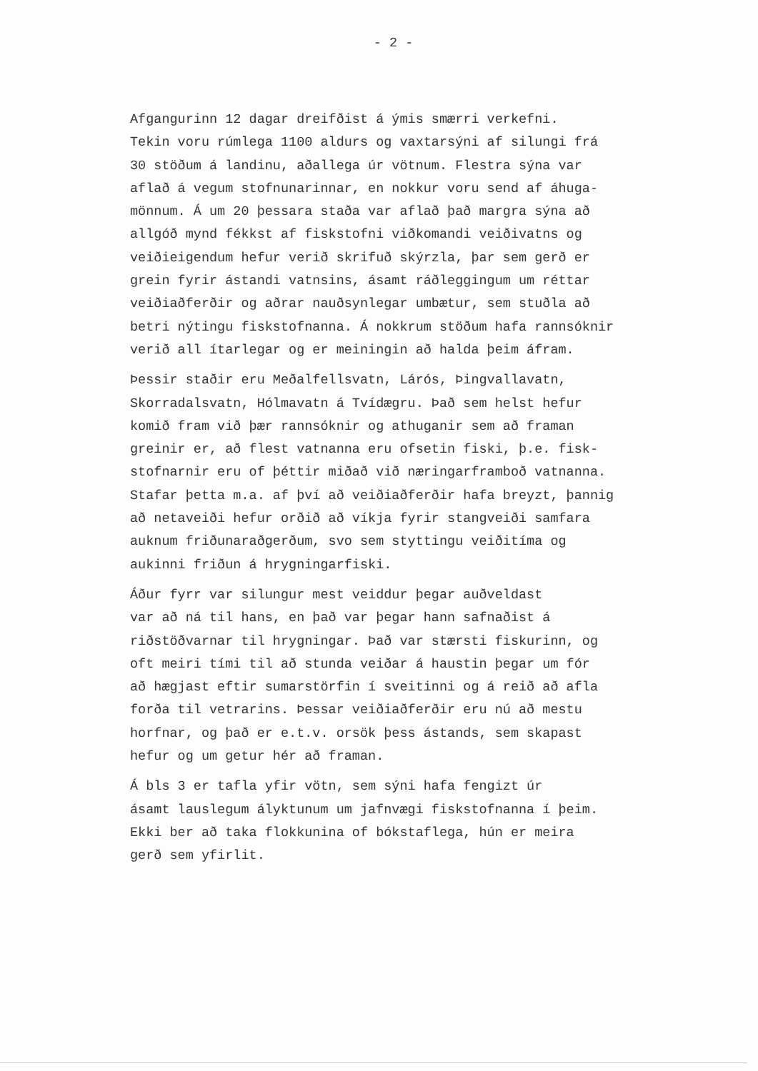- 2 -
Afgangurinn 12 dagar dreifðist á ýmis smærri verkefni. Tekin voru rúmlega 1100 aldurs og vaxtarsýni af silungi frá 30 stöðum á landinu, aðallega úr vötnum. Flestra sýna var aflað á vegum stofnunarinnar, en nokkur voru send af áhuga- mönnum. Á um 20 þessara staða var aflað það margra sýna að allgóð mynd fékkst af fiskstofni viðkomandi veiðivatns og veiðieigendum hefur verið skrifuð skýrzla, þar sem gerð er grein fyrir ástandi vatnsins, ásamt ráðleggingum um réttar veiðiaðferðir og aðrar nauðsynlegar umbætur, sem stuðla að betri nýtingu fiskstofnanna. Á nokkrum stöðum hafa rannsóknir verið all ítarlegar og er meiningin að halda þeim áfram.
Þessir staðir eru Meðalfellsvatn, Lárós, Þingvallavatn, Skorradalsvatn, Hólmavatn á Tvídægru. Það sem helst hefur komið fram við þær rannsóknir og athuganir sem að framan greinir er, að flest vatnanna eru ofsetin fiski, þ.e. fisk- stofnarnir eru of þéttir miðað við næringarframboð vatnanna. Stafar þetta m.a. af því að veiðiaðferðir hafa breyzt, þannig að netaveiði hefur orðið að víkja fyrir stangveiði samfara auknum friðunaraðgerðum, svo sem styttingu veiðitíma og aukinni friðun á hrygningarfiski.
Áður fyrr var silungur mest veiddur þegar auðveldast var að ná til hans, en það var þegar hann safnaðist á riðstöðvarnar til hrygningar. Það var stærsti fiskurinn, og oft meiri tími til að stunda veiðar á haustin þegar um fór að hægjast eftir sumarstörfin í sveitinni og á reið að afla forða til vetrarins. Þessar veiðiaðferðir eru nú að mestu horfnar, og það er e.t.v. orsök þess ástands, sem skapast hefur og um getur hér að framan.
Á bls 3 er tafla yfir vötn, sem sýni hafa fengizt úr ásamt lauslegum ályktunum um jafnvægi fiskstofnanna í þeim. Ekki ber að taka flokkunina of bókstaflega, hún er meira gerð sem yfirlit.